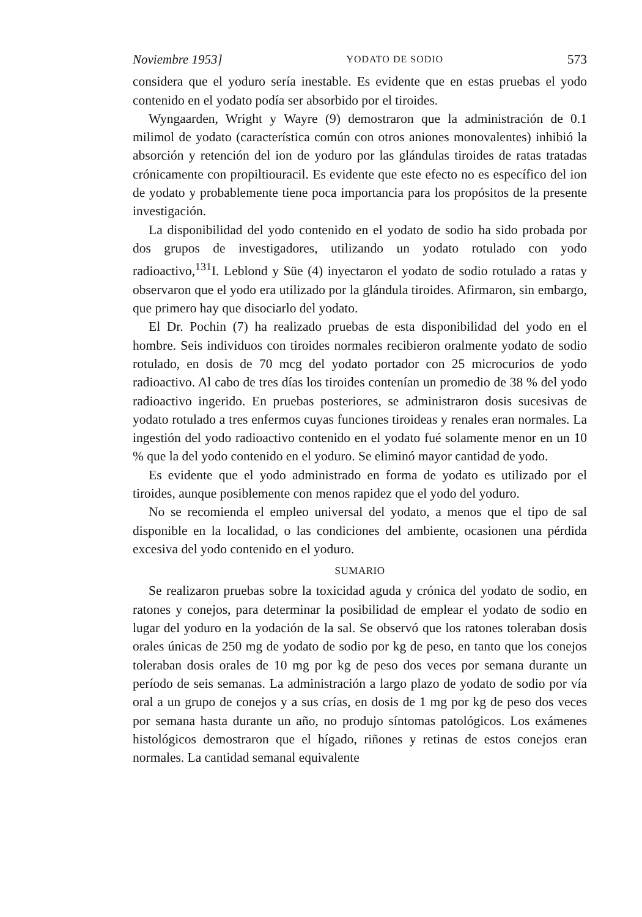Noviembre 1953] YODATO DE SODIO 573
considera que el yoduro sería inestable. Es evidente que en estas pruebas el yodo contenido en el yodato podía ser absorbido por el tiroides.
Wyngaarden, Wright y Wayre (9) demostraron que la administración de 0.1 milimol de yodato (característica común con otros aniones monovalentes) inhibió la absorción y retención del ion de yoduro por las glándulas tiroides de ratas tratadas crónicamente con propiltiouracil. Es evidente que este efecto no es específico del ion de yodato y probablemente tiene poca importancia para los propósitos de la presente investigación.
La disponibilidad del yodo contenido en el yodato de sodio ha sido probada por dos grupos de investigadores, utilizando un yodato rotulado con yodo radioactivo,<sup>131</sup>I. Leblond y Süe (4) inyectaron el yodato de sodio rotulado a ratas y observaron que el yodo era utilizado por la glándula tiroides. Afirmaron, sin embargo, que primero hay que disociarlo del yodato.
El Dr. Pochin (7) ha realizado pruebas de esta disponibilidad del yodo en el hombre. Seis individuos con tiroides normales recibieron oralmente yodato de sodio rotulado, en dosis de 70 mcg del yodato portador con 25 microcurios de yodo radioactivo. Al cabo de tres días los tiroides contenían un promedio de 38 % del yodo radioactivo ingerido. En pruebas posteriores, se administraron dosis sucesivas de yodato rotulado a tres enfermos cuyas funciones tiroideas y renales eran normales. La ingestión del yodo radioactivo contenido en el yodato fué solamente menor en un 10 % que la del yodo contenido en el yoduro. Se eliminó mayor cantidad de yodo.
Es evidente que el yodo administrado en forma de yodato es utilizado por el tiroides, aunque posiblemente con menos rapidez que el yodo del yoduro.
No se recomienda el empleo universal del yodato, a menos que el tipo de sal disponible en la localidad, o las condiciones del ambiente, ocasionen una pérdida excesiva del yodo contenido en el yoduro.
SUMARIO
Se realizaron pruebas sobre la toxicidad aguda y crónica del yodato de sodio, en ratones y conejos, para determinar la posibilidad de emplear el yodato de sodio en lugar del yoduro en la yodación de la sal. Se observó que los ratones toleraban dosis orales únicas de 250 mg de yodato de sodio por kg de peso, en tanto que los conejos toleraban dosis orales de 10 mg por kg de peso dos veces por semana durante un período de seis semanas. La administración a largo plazo de yodato de sodio por vía oral a un grupo de conejos y a sus crías, en dosis de 1 mg por kg de peso dos veces por semana hasta durante un año, no produjo síntomas patológicos. Los exámenes histológicos demostraron que el hígado, riñones y retinas de estos conejos eran normales. La cantidad semanal equivalente